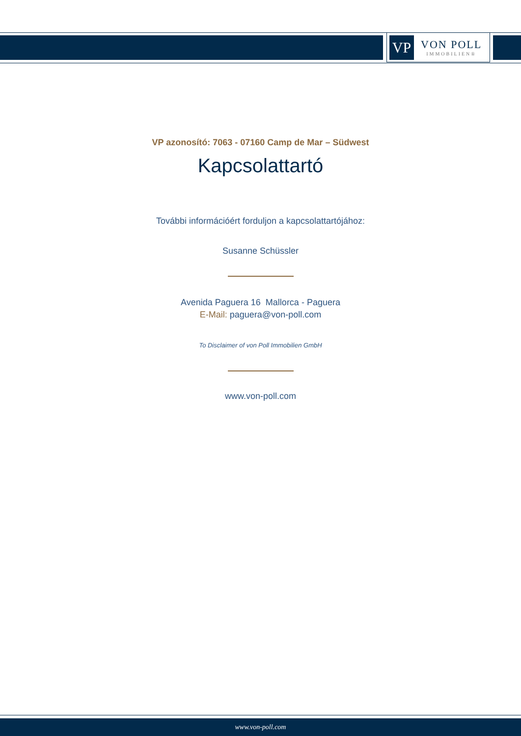VP
VON POLL
IMMOBILIEN®
VP azonosító: 7063 - 07160 Camp de Mar – Südwest
Kapcsolattartó
További információért forduljon a kapcsolattartójához:
Susanne Schüssler
Avenida Paguera 16 Mallorca - Paguera
E-Mail: paguera@von-poll.com
To Disclaimer of von Poll Immobilien GmbH
www.von-poll.com
www.von-poll.com